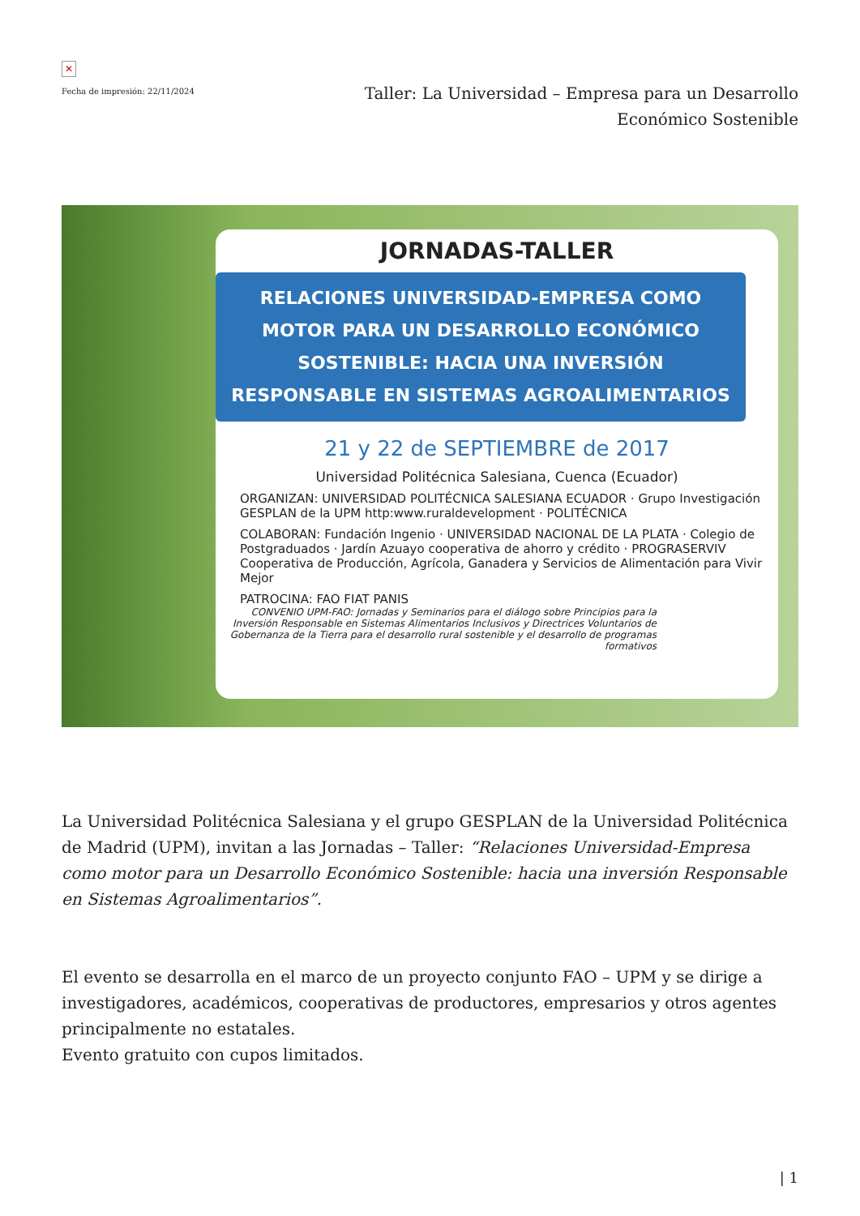✕
Fecha de impresión: 22/11/2024
Taller: La Universidad – Empresa para un Desarrollo Económico Sostenible
JORNADAS-TALLER
RELACIONES UNIVERSIDAD-EMPRESA COMO MOTOR PARA UN DESARROLLO ECONÓMICO SOSTENIBLE: HACIA UNA INVERSIÓN RESPONSABLE EN SISTEMAS AGROALIMENTARIOS
21 y 22 de SEPTIEMBRE de 2017
Universidad Politécnica Salesiana, Cuenca (Ecuador)
ORGANIZAN: UNIVERSIDAD POLITÉCNICA SALESIANA ECUADOR · Grupo Investigación GESPLAN de la UPM http:www.ruraldevelopment · POLITÉCNICA
COLABORAN: Fundación Ingenio · UNIVERSIDAD NACIONAL DE LA PLATA · Colegio de Postgraduados · Jardín Azuayo cooperativa de ahorro y crédito · PROGRASERVIV Cooperativa de Producción, Agrícola, Ganadera y Servicios de Alimentación para Vivir Mejor
PATROCINA: FAO FIAT PANIS
CONVENIO UPM-FAO: Jornadas y Seminarios para el diálogo sobre Principios para la Inversión Responsable en Sistemas Alimentarios Inclusivos y Directrices Voluntarios de Gobernanza de la Tierra para el desarrollo rural sostenible y el desarrollo de programas formativos
La Universidad Politécnica Salesiana y el grupo GESPLAN de la Universidad Politécnica de Madrid (UPM), invitan a las Jornadas – Taller: “Relaciones Universidad-Empresa como motor para un Desarrollo Económico Sostenible: hacia una inversión Responsable en Sistemas Agroalimentarios”.
El evento se desarrolla en el marco de un proyecto conjunto FAO – UPM y se dirige a investigadores, académicos, cooperativas de productores, empresarios y otros agentes principalmente no estatales.
Evento gratuito con cupos limitados.
| 1